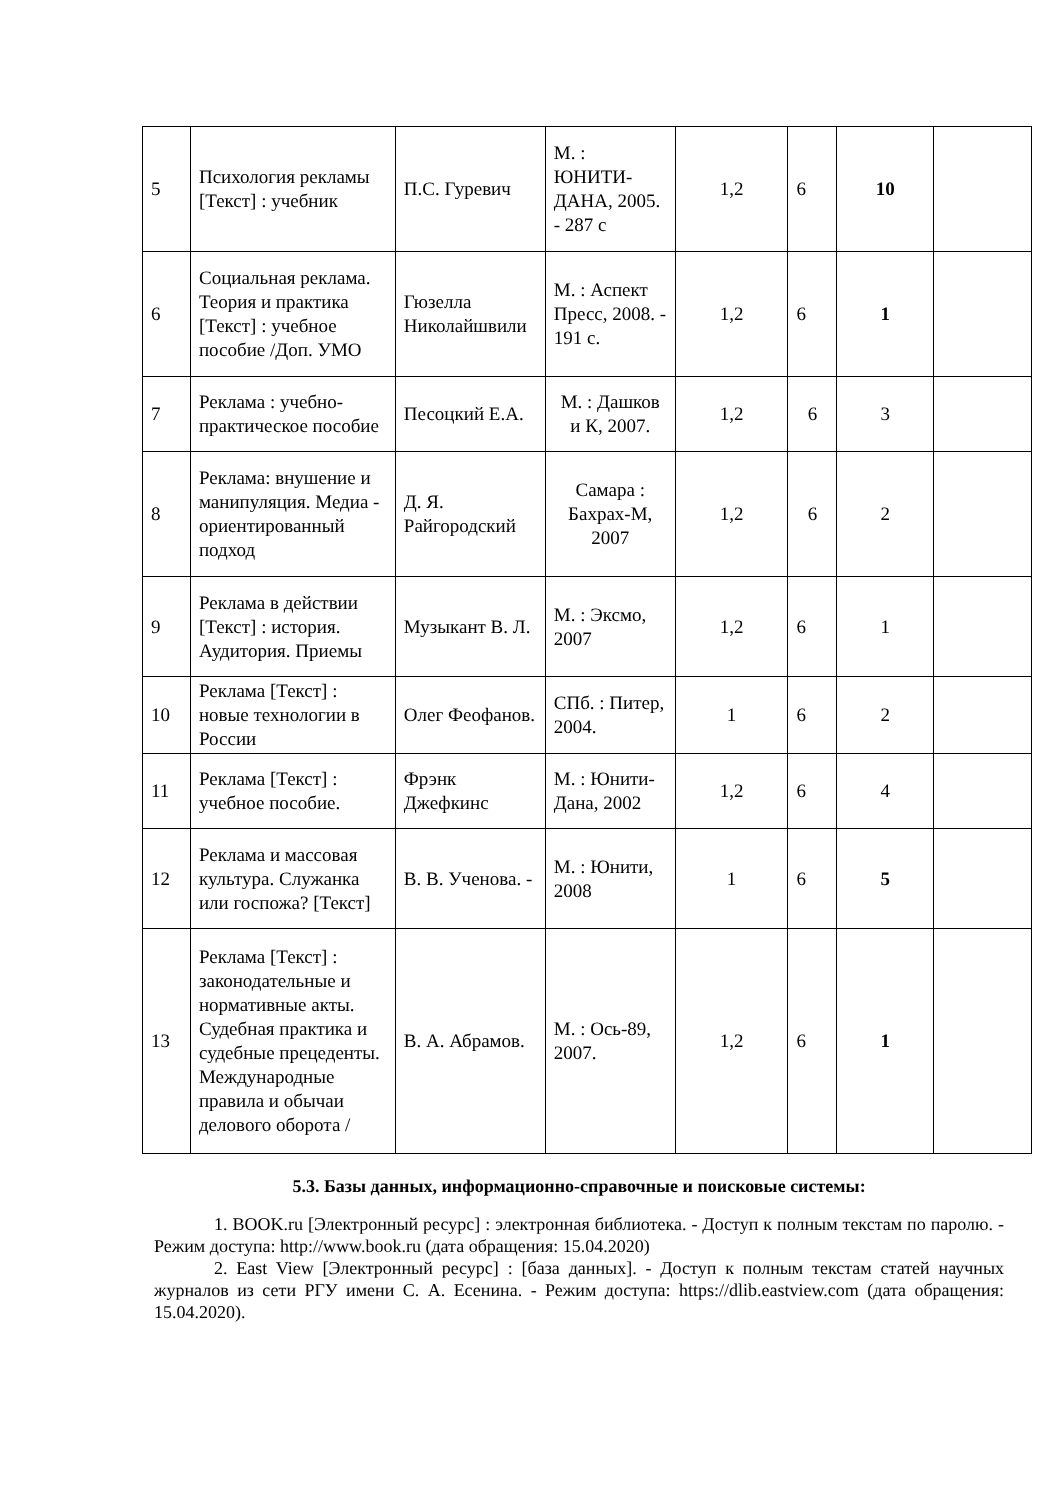| 5 | Психология рекламы [Текст] : учебник | П.С. Гуревич | М. : ЮНИТИ-ДАНА, 2005. - 287 с | 1,2 | 6 | 10 | |
| 6 | Социальная реклама. Теория и практика [Текст] : учебное пособие /Доп. УМО | Гюзелла Николайшвили | М. : Аспект Пресс, 2008. - 191 с. | 1,2 | 6 | 1 | |
| 7 | Реклама : учебно-практическое пособие | Песоцкий Е.А. | М. : Дашков и К, 2007. | 1,2 | 6 | 3 | |
| 8 | Реклама: внушение и манипуляция. Медиа - ориентированный подход | Д. Я. Райгородский | Самара : Бахрах-М, 2007 | 1,2 | 6 | 2 | |
| 9 | Реклама в действии [Текст] : история. Аудитория. Приемы | Музыкант В. Л. | М. : Эксмо, 2007 | 1,2 | 6 | 1 | |
| 10 | Реклама [Текст] : новые технологии в России | Олег Феофанов. | СПб. : Питер, 2004. | 1 | 6 | 2 | |
| 11 | Реклама [Текст] : учебное пособие. | Фрэнк Джефкинс | М. : Юнити-Дана, 2002 | 1,2 | 6 | 4 | |
| 12 | Реклама и массовая культура. Служанка или госпожа? [Текст] | В. В. Ученова. - | М. : Юнити, 2008 | 1 | 6 | 5 | |
| 13 | Реклама [Текст] : законодательные и нормативные акты. Судебная практика и судебные прецеденты. Международные правила и обычаи делового оборота / | В. А. Абрамов. | М. : Ось-89, 2007. | 1,2 | 6 | 1 | |
5.3. Базы данных, информационно-справочные и поисковые системы:
1. BOOK.ru [Электронный ресурс] : электронная библиотека. - Доступ к полным текстам по паролю. - Режим доступа: http://www.book.ru (дата обращения: 15.04.2020)
2. East View [Электронный ресурс] : [база данных]. - Доступ к полным текстам статей научных журналов из сети РГУ имени С. А. Есенина. - Режим доступа: https://dlib.eastview.com (дата обращения: 15.04.2020).